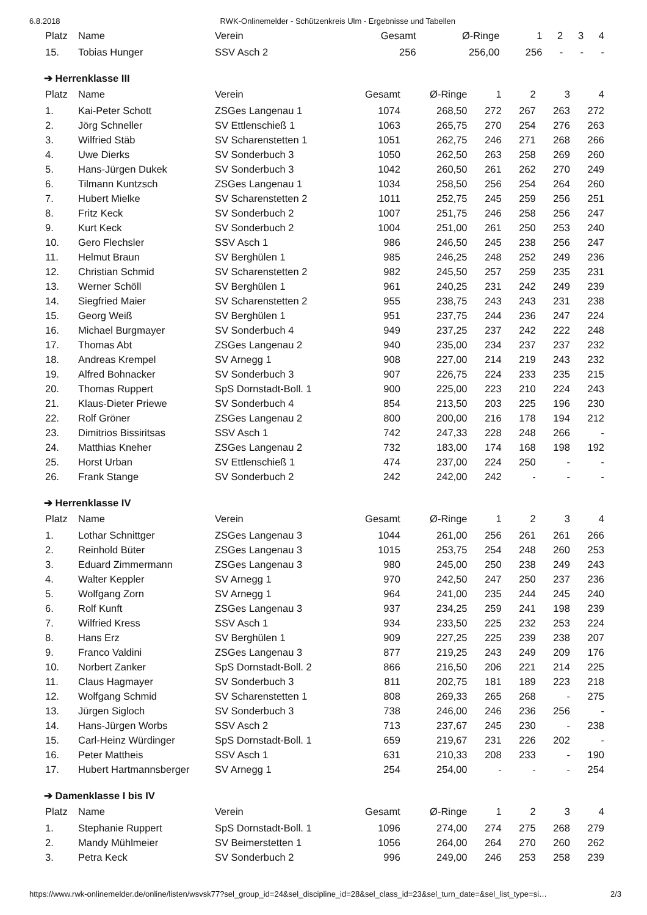6.8.2018 RWK-Onlinemelder - Schützenkreis Ulm - Ergebnisse und Tabellen
| Platz | Name | Verein | Gesamt | Ø-Ringe | 1 | 2 | 3 | 4 |
| --- | --- | --- | --- | --- | --- | --- | --- | --- |
| 15. | Tobias Hunger | SSV Asch 2 | 256 | 256,00 | 256 | - | - | - |
➔ Herrenklasse III
| Platz | Name | Verein | Gesamt | Ø-Ringe | 1 | 2 | 3 | 4 |
| --- | --- | --- | --- | --- | --- | --- | --- | --- |
| 1. | Kai-Peter Schott | ZSGes Langenau 1 | 1074 | 268,50 | 272 | 267 | 263 | 272 |
| 2. | Jörg Schneller | SV Ettlenschieß 1 | 1063 | 265,75 | 270 | 254 | 276 | 263 |
| 3. | Wilfried Stäb | SV Scharenstetten 1 | 1051 | 262,75 | 246 | 271 | 268 | 266 |
| 4. | Uwe Dierks | SV Sonderbuch 3 | 1050 | 262,50 | 263 | 258 | 269 | 260 |
| 5. | Hans-Jürgen Dukek | SV Sonderbuch 3 | 1042 | 260,50 | 261 | 262 | 270 | 249 |
| 6. | Tilmann Kuntzsch | ZSGes Langenau 1 | 1034 | 258,50 | 256 | 254 | 264 | 260 |
| 7. | Hubert Mielke | SV Scharenstetten 2 | 1011 | 252,75 | 245 | 259 | 256 | 251 |
| 8. | Fritz Keck | SV Sonderbuch 2 | 1007 | 251,75 | 246 | 258 | 256 | 247 |
| 9. | Kurt Keck | SV Sonderbuch 2 | 1004 | 251,00 | 261 | 250 | 253 | 240 |
| 10. | Gero Flechsler | SSV Asch 1 | 986 | 246,50 | 245 | 238 | 256 | 247 |
| 11. | Helmut Braun | SV Berghülen 1 | 985 | 246,25 | 248 | 252 | 249 | 236 |
| 12. | Christian Schmid | SV Scharenstetten 2 | 982 | 245,50 | 257 | 259 | 235 | 231 |
| 13. | Werner Schöll | SV Berghülen 1 | 961 | 240,25 | 231 | 242 | 249 | 239 |
| 14. | Siegfried Maier | SV Scharenstetten 2 | 955 | 238,75 | 243 | 243 | 231 | 238 |
| 15. | Georg Weiß | SV Berghülen 1 | 951 | 237,75 | 244 | 236 | 247 | 224 |
| 16. | Michael Burgmayer | SV Sonderbuch 4 | 949 | 237,25 | 237 | 242 | 222 | 248 |
| 17. | Thomas Abt | ZSGes Langenau 2 | 940 | 235,00 | 234 | 237 | 237 | 232 |
| 18. | Andreas Krempel | SV Arnegg 1 | 908 | 227,00 | 214 | 219 | 243 | 232 |
| 19. | Alfred Bohnacker | SV Sonderbuch 3 | 907 | 226,75 | 224 | 233 | 235 | 215 |
| 20. | Thomas Ruppert | SpS Dornstadt-Boll. 1 | 900 | 225,00 | 223 | 210 | 224 | 243 |
| 21. | Klaus-Dieter Priewe | SV Sonderbuch 4 | 854 | 213,50 | 203 | 225 | 196 | 230 |
| 22. | Rolf Gröner | ZSGes Langenau 2 | 800 | 200,00 | 216 | 178 | 194 | 212 |
| 23. | Dimitrios Bissiritsas | SSV Asch 1 | 742 | 247,33 | 228 | 248 | 266 | - |
| 24. | Matthias Kneher | ZSGes Langenau 2 | 732 | 183,00 | 174 | 168 | 198 | 192 |
| 25. | Horst Urban | SV Ettlenschieß 1 | 474 | 237,00 | 224 | 250 | - | - |
| 26. | Frank Stange | SV Sonderbuch 2 | 242 | 242,00 | 242 | - | - | - |
➔ Herrenklasse IV
| Platz | Name | Verein | Gesamt | Ø-Ringe | 1 | 2 | 3 | 4 |
| --- | --- | --- | --- | --- | --- | --- | --- | --- |
| 1. | Lothar Schnittger | ZSGes Langenau 3 | 1044 | 261,00 | 256 | 261 | 261 | 266 |
| 2. | Reinhold Büter | ZSGes Langenau 3 | 1015 | 253,75 | 254 | 248 | 260 | 253 |
| 3. | Eduard Zimmermann | ZSGes Langenau 3 | 980 | 245,00 | 250 | 238 | 249 | 243 |
| 4. | Walter Keppler | SV Arnegg 1 | 970 | 242,50 | 247 | 250 | 237 | 236 |
| 5. | Wolfgang Zorn | SV Arnegg 1 | 964 | 241,00 | 235 | 244 | 245 | 240 |
| 6. | Rolf Kunft | ZSGes Langenau 3 | 937 | 234,25 | 259 | 241 | 198 | 239 |
| 7. | Wilfried Kress | SSV Asch 1 | 934 | 233,50 | 225 | 232 | 253 | 224 |
| 8. | Hans Erz | SV Berghülen 1 | 909 | 227,25 | 225 | 239 | 238 | 207 |
| 9. | Franco Valdini | ZSGes Langenau 3 | 877 | 219,25 | 243 | 249 | 209 | 176 |
| 10. | Norbert Zanker | SpS Dornstadt-Boll. 2 | 866 | 216,50 | 206 | 221 | 214 | 225 |
| 11. | Claus Hagmayer | SV Sonderbuch 3 | 811 | 202,75 | 181 | 189 | 223 | 218 |
| 12. | Wolfgang Schmid | SV Scharenstetten 1 | 808 | 269,33 | 265 | 268 | - | 275 |
| 13. | Jürgen Sigloch | SV Sonderbuch 3 | 738 | 246,00 | 246 | 236 | 256 | - |
| 14. | Hans-Jürgen Worbs | SSV Asch 2 | 713 | 237,67 | 245 | 230 | - | 238 |
| 15. | Carl-Heinz Würdinger | SpS Dornstadt-Boll. 1 | 659 | 219,67 | 231 | 226 | 202 | - |
| 16. | Peter Mattheis | SSV Asch 1 | 631 | 210,33 | 208 | 233 | - | 190 |
| 17. | Hubert Hartmannsberger | SV Arnegg 1 | 254 | 254,00 | - | - | - | 254 |
➔ Damenklasse I bis IV
| Platz | Name | Verein | Gesamt | Ø-Ringe | 1 | 2 | 3 | 4 |
| --- | --- | --- | --- | --- | --- | --- | --- | --- |
| 1. | Stephanie Ruppert | SpS Dornstadt-Boll. 1 | 1096 | 274,00 | 274 | 275 | 268 | 279 |
| 2. | Mandy Mühlmeier | SV Beimerstetten 1 | 1056 | 264,00 | 264 | 270 | 260 | 262 |
| 3. | Petra Keck | SV Sonderbuch 2 | 996 | 249,00 | 246 | 253 | 258 | 239 |
https://www.rwk-onlinemelder.de/online/listen/wsvsk77?sel_group_id=24&sel_discipline_id=28&sel_class_id=23&sel_turn_date=&sel_list_type=si… 2/3